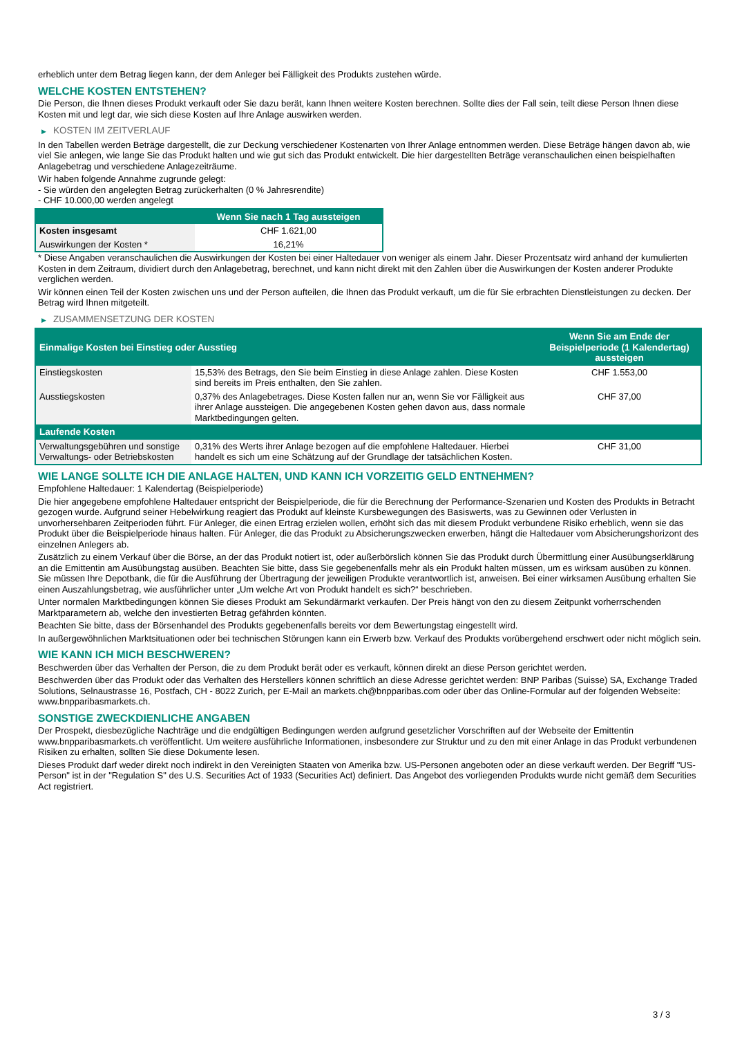erheblich unter dem Betrag liegen kann, der dem Anleger bei Fälligkeit des Produkts zustehen würde.
WELCHE KOSTEN ENTSTEHEN?
Die Person, die Ihnen dieses Produkt verkauft oder Sie dazu berät, kann Ihnen weitere Kosten berechnen. Sollte dies der Fall sein, teilt diese Person Ihnen diese Kosten mit und legt dar, wie sich diese Kosten auf Ihre Anlage auswirken werden.
▶ KOSTEN IM ZEITVERLAUF
In den Tabellen werden Beträge dargestellt, die zur Deckung verschiedener Kostenarten von Ihrer Anlage entnommen werden. Diese Beträge hängen davon ab, wie viel Sie anlegen, wie lange Sie das Produkt halten und wie gut sich das Produkt entwickelt. Die hier dargestellten Beträge veranschaulichen einen beispielhaften Anlagebetrag und verschiedene Anlagezeiträume.
Wir haben folgende Annahme zugrunde gelegt:
- Sie würden den angelegten Betrag zurückerhalten (0 % Jahresrendite)
- CHF 10.000,00 werden angelegt
| | Wenn Sie nach 1 Tag aussteigen |
| --- | --- |
| Kosten insgesamt | CHF 1.621,00 |
| Auswirkungen der Kosten * | 16,21% |
* Diese Angaben veranschaulichen die Auswirkungen der Kosten bei einer Haltedauer von weniger als einem Jahr. Dieser Prozentsatz wird anhand der kumulierten Kosten in dem Zeitraum, dividiert durch den Anlagebetrag, berechnet, und kann nicht direkt mit den Zahlen über die Auswirkungen der Kosten anderer Produkte verglichen werden.
Wir können einen Teil der Kosten zwischen uns und der Person aufteilen, die Ihnen das Produkt verkauft, um die für Sie erbrachten Dienstleistungen zu decken. Der Betrag wird Ihnen mitgeteilt.
▶ ZUSAMMENSETZUNG DER KOSTEN
| Einmalige Kosten bei Einstieg oder Ausstieg | | Wenn Sie am Ende der Beispielperiode (1 Kalendertag) aussteigen |
| --- | --- | --- |
| Einstiegskosten | 15,53% des Betrags, den Sie beim Einstieg in diese Anlage zahlen. Diese Kosten sind bereits im Preis enthalten, den Sie zahlen. | CHF 1.553,00 |
| Ausstiegskosten | 0,37% des Anlagebetrages. Diese Kosten fallen nur an, wenn Sie vor Fälligkeit aus ihrer Anlage aussteigen. Die angegebenen Kosten gehen davon aus, dass normale Marktbedingungen gelten. | CHF 37,00 |
| Laufende Kosten | | |
| Verwaltungsgebühren und sonstige Verwaltungs- oder Betriebskosten | 0,31% des Werts ihrer Anlage bezogen auf die empfohlene Haltedauer. Hierbei handelt es sich um eine Schätzung auf der Grundlage der tatsächlichen Kosten. | CHF 31,00 |
WIE LANGE SOLLTE ICH DIE ANLAGE HALTEN, UND KANN ICH VORZEITIG GELD ENTNEHMEN?
Empfohlene Haltedauer: 1 Kalendertag (Beispielperiode)
Die hier angegebene empfohlene Haltedauer entspricht der Beispielperiode, die für die Berechnung der Performance-Szenarien und Kosten des Produkts in Betracht gezogen wurde. Aufgrund seiner Hebelwirkung reagiert das Produkt auf kleinste Kursbewegungen des Basiswerts, was zu Gewinnen oder Verlusten in unvorhersehbaren Zeitperioden führt. Für Anleger, die einen Ertrag erzielen wollen, erhöht sich das mit diesem Produkt verbundene Risiko erheblich, wenn sie das Produkt über die Beispielperiode hinaus halten. Für Anleger, die das Produkt zu Absicherungszwecken erwerben, hängt die Haltedauer vom Absicherungshorizont des einzelnen Anlegers ab.
Zusätzlich zu einem Verkauf über die Börse, an der das Produkt notiert ist, oder außerbörslich können Sie das Produkt durch Übermittlung einer Ausübungserklärung an die Emittentin am Ausübungstag ausüben. Beachten Sie bitte, dass Sie gegebenenfalls mehr als ein Produkt halten müssen, um es wirksam ausüben zu können. Sie müssen Ihre Depotbank, die für die Ausführung der Übertragung der jeweiligen Produkte verantwortlich ist, anweisen. Bei einer wirksamen Ausübung erhalten Sie einen Auszahlungsbetrag, wie ausführlicher unter „Um welche Art von Produkt handelt es sich?“ beschrieben.
Unter normalen Marktbedingungen können Sie dieses Produkt am Sekundärmarkt verkaufen. Der Preis hängt von den zu diesem Zeitpunkt vorherrschenden Marktparametern ab, welche den investierten Betrag gefährden könnten.
Beachten Sie bitte, dass der Börsenhandel des Produkts gegebenenfalls bereits vor dem Bewertungstag eingestellt wird.
In außergewöhnlichen Marktsituationen oder bei technischen Störungen kann ein Erwerb bzw. Verkauf des Produkts vorübergehend erschwert oder nicht möglich sein.
WIE KANN ICH MICH BESCHWEREN?
Beschwerden über das Verhalten der Person, die zu dem Produkt berät oder es verkauft, können direkt an diese Person gerichtet werden.
Beschwerden über das Produkt oder das Verhalten des Herstellers können schriftlich an diese Adresse gerichtet werden: BNP Paribas (Suisse) SA, Exchange Traded Solutions, Selnaustrasse 16, Postfach, CH - 8022 Zurich, per E-Mail an markets.ch@bnpparibas.com oder über das Online-Formular auf der folgenden Webseite: www.bnpparibasmarkets.ch.
SONSTIGE ZWECKDIENLICHE ANGABEN
Der Prospekt, diesbezügliche Nachträge und die endgültigen Bedingungen werden aufgrund gesetzlicher Vorschriften auf der Webseite der Emittentin www.bnpparibasmarkets.ch veröffentlicht. Um weitere ausführliche Informationen, insbesondere zur Struktur und zu den mit einer Anlage in das Produkt verbundenen Risiken zu erhalten, sollten Sie diese Dokumente lesen.
Dieses Produkt darf weder direkt noch indirekt in den Vereinigten Staaten von Amerika bzw. US-Personen angeboten oder an diese verkauft werden. Der Begriff "US-Person" ist in der "Regulation S" des U.S. Securities Act of 1933 (Securities Act) definiert. Das Angebot des vorliegenden Produkts wurde nicht gemäß dem Securities Act registriert.
3 / 3